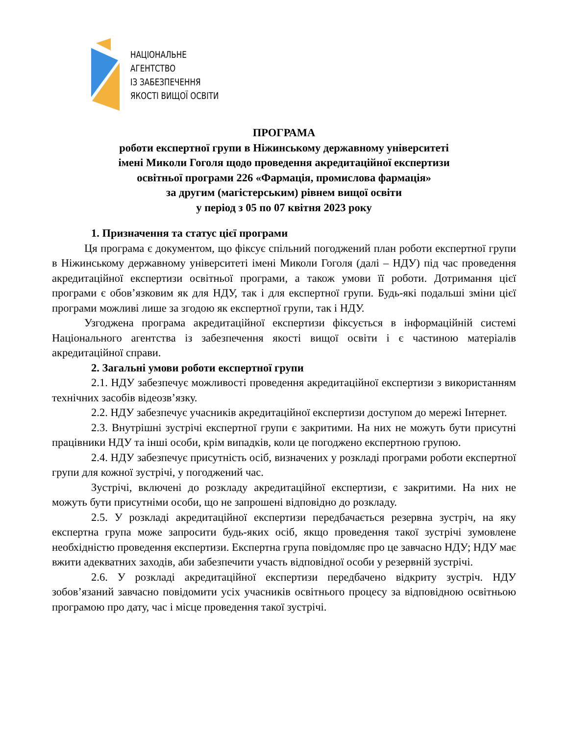НАЦІОНАЛЬНЕ
АГЕНТСТВО
ІЗ ЗАБЕЗПЕЧЕННЯ
ЯКОСТІ ВИЩОЇ ОСВІТИ
ПРОГРАМА
роботи експертної групи в Ніжинському державному університеті
імені Миколи Гоголя щодо проведення акредитаційної експертизи
освітньої програми 226 «Фармація, промислова фармація»
за другим (магістерським) рівнем вищої освіти
у період з 05 по 07 квітня 2023 року
1. Призначення та статус цієї програми
Ця програма є документом, що фіксує спільний погоджений план роботи експертної групи в Ніжинському державному університеті імені Миколи Гоголя (далі – НДУ) під час проведення акредитаційної експертизи освітньої програми, а також умови її роботи. Дотримання цієї програми є обов’язковим як для НДУ, так і для експертної групи. Будь-які подальші зміни цієї програми можливі лише за згодою як експертної групи, так і НДУ.
Узгоджена програма акредитаційної експертизи фіксується в інформаційній системі Національного агентства із забезпечення якості вищої освіти і є частиною матеріалів акредитаційної справи.
2. Загальні умови роботи експертної групи
2.1. НДУ забезпечує можливості проведення акредитаційної експертизи з використанням технічних засобів відеозв’язку.
2.2. НДУ забезпечує учасників акредитаційної експертизи доступом до мережі Інтернет.
2.3. Внутрішні зустрічі експертної групи є закритими. На них не можуть бути присутні працівники НДУ та інші особи, крім випадків, коли це погоджено експертною групою.
2.4. НДУ забезпечує присутність осіб, визначених у розкладі програми роботи експертної групи для кожної зустрічі, у погоджений час.
Зустрічі, включені до розкладу акредитаційної експертизи, є закритими. На них не можуть бути присутніми особи, що не запрошені відповідно до розкладу.
2.5. У розкладі акредитаційної експертизи передбачається резервна зустріч, на яку експертна група може запросити будь-яких осіб, якщо проведення такої зустрічі зумовлене необхідністю проведення експертизи. Експертна група повідомляє про це завчасно НДУ; НДУ має вжити адекватних заходів, аби забезпечити участь відповідної особи у резервній зустрічі.
2.6. У розкладі акредитаційної експертизи передбачено відкриту зустріч. НДУ зобов’язаний завчасно повідомити усіх учасників освітнього процесу за відповідною освітньою програмою про дату, час і місце проведення такої зустрічі.